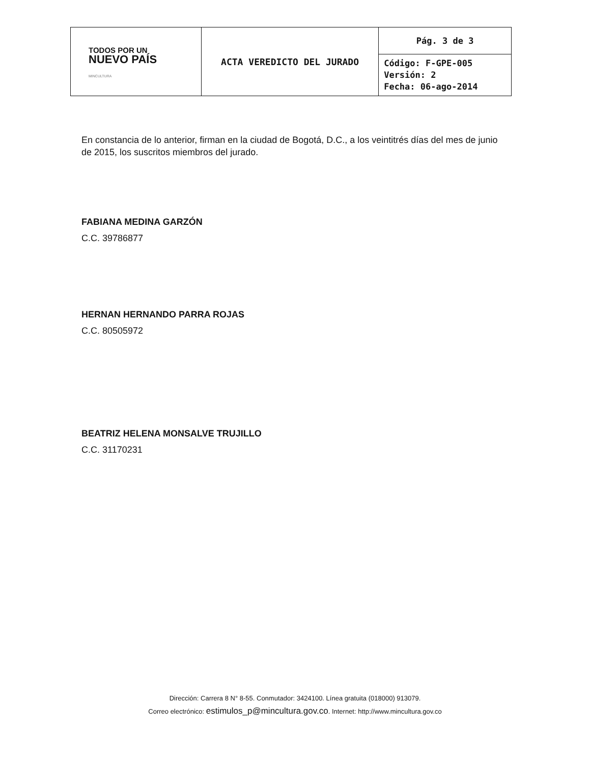| TODOS POR UN NUEVO PAÍS MINCULTURA | ACTA VEREDICTO DEL JURADO | Pág. 3 de 3 |
| | | Código: F-GPE-005 Versión: 2 Fecha: 06-ago-2014 |
En constancia de lo anterior, firman en la ciudad de Bogotá, D.C., a los veintitrés días del mes de junio de 2015, los suscritos miembros del jurado.
FABIANA MEDINA GARZÓN
C.C. 39786877
HERNAN HERNANDO PARRA ROJAS
C.C. 80505972
BEATRIZ HELENA MONSALVE TRUJILLO
C.C. 31170231
Dirección: Carrera 8 N° 8-55. Conmutador: 3424100. Línea gratuita (018000) 913079.
Correo electrónico: estimulos_p@mincultura.gov.co. Internet: http://www.mincultura.gov.co